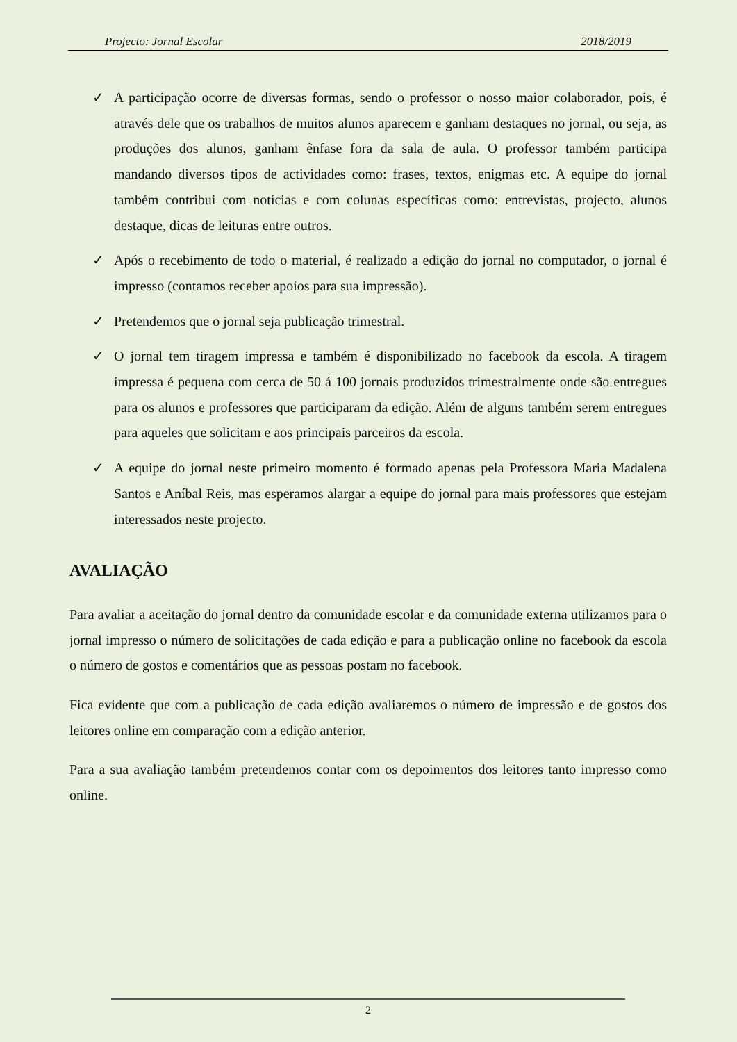Projecto: Jornal Escolar 2018/2019
✓ A participação ocorre de diversas formas, sendo o professor o nosso maior colaborador, pois, é através dele que os trabalhos de muitos alunos aparecem e ganham destaques no jornal, ou seja, as produções dos alunos, ganham ênfase fora da sala de aula. O professor também participa mandando diversos tipos de actividades como: frases, textos, enigmas etc. A equipe do jornal também contribui com notícias e com colunas específicas como: entrevistas, projecto, alunos destaque, dicas de leituras entre outros.
✓ Após o recebimento de todo o material, é realizado a edição do jornal no computador, o jornal é impresso (contamos receber apoios para sua impressão).
✓ Pretendemos que o jornal seja publicação trimestral.
✓ O jornal tem tiragem impressa e também é disponibilizado no facebook da escola. A tiragem impressa é pequena com cerca de 50 á 100 jornais produzidos trimestralmente onde são entregues para os alunos e professores que participaram da edição. Além de alguns também serem entregues para aqueles que solicitam e aos principais parceiros da escola.
✓ A equipe do jornal neste primeiro momento é formado apenas pela Professora Maria Madalena Santos e Aníbal Reis, mas esperamos alargar a equipe do jornal para mais professores que estejam interessados neste projecto.
AVALIAÇÃO
Para avaliar a aceitação do jornal dentro da comunidade escolar e da comunidade externa utilizamos para o jornal impresso o número de solicitações de cada edição e para a publicação online no facebook da escola o número de gostos e comentários que as pessoas postam no facebook.
Fica evidente que com a publicação de cada edição avaliaremos o número de impressão e de gostos dos leitores online em comparação com a edição anterior.
Para a sua avaliação também pretendemos contar com os depoimentos dos leitores tanto impresso como online.
2